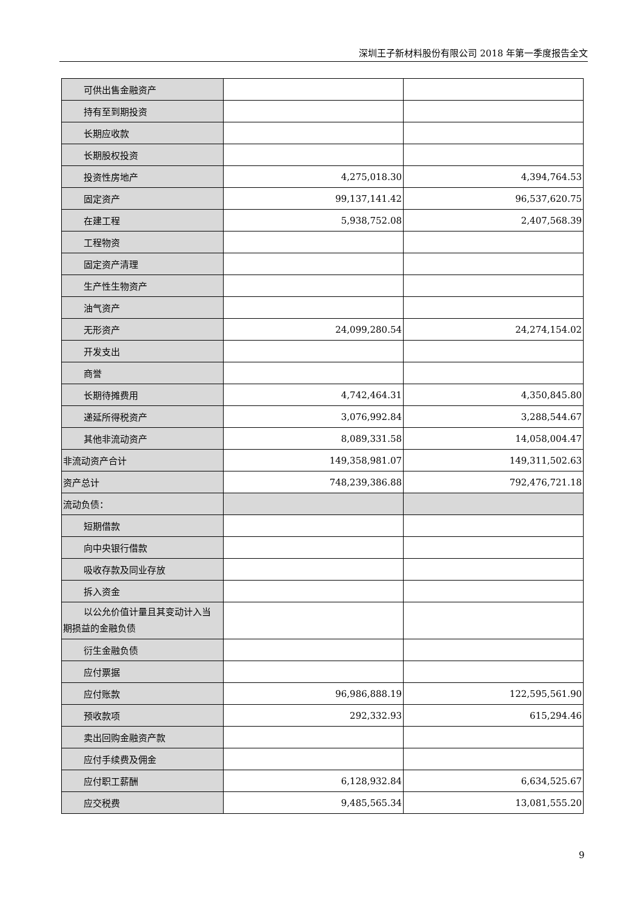深圳王子新材料股份有限公司 2018 年第一季度报告全文
| 可供出售金融资产 | | |
| 持有至到期投资 | | |
| 长期应收款 | | |
| 长期股权投资 | | |
| 投资性房地产 | 4,275,018.30 | 4,394,764.53 |
| 固定资产 | 99,137,141.42 | 96,537,620.75 |
| 在建工程 | 5,938,752.08 | 2,407,568.39 |
| 工程物资 | | |
| 固定资产清理 | | |
| 生产性生物资产 | | |
| 油气资产 | | |
| 无形资产 | 24,099,280.54 | 24,274,154.02 |
| 开发支出 | | |
| 商誉 | | |
| 长期待摊费用 | 4,742,464.31 | 4,350,845.80 |
| 递延所得税资产 | 3,076,992.84 | 3,288,544.67 |
| 其他非流动资产 | 8,089,331.58 | 14,058,004.47 |
| 非流动资产合计 | 149,358,981.07 | 149,311,502.63 |
| 资产总计 | 748,239,386.88 | 792,476,721.18 |
| 流动负债： | | |
| 短期借款 | | |
| 向中央银行借款 | | |
| 吸收存款及同业存放 | | |
| 拆入资金 | | |
| 以公允价值计量且其变动计入当 期损益的金融负债 | | |
| 衍生金融负债 | | |
| 应付票据 | | |
| 应付账款 | 96,986,888.19 | 122,595,561.90 |
| 预收款项 | 292,332.93 | 615,294.46 |
| 卖出回购金融资产款 | | |
| 应付手续费及佣金 | | |
| 应付职工薪酬 | 6,128,932.84 | 6,634,525.67 |
| 应交税费 | 9,485,565.34 | 13,081,555.20 |
9